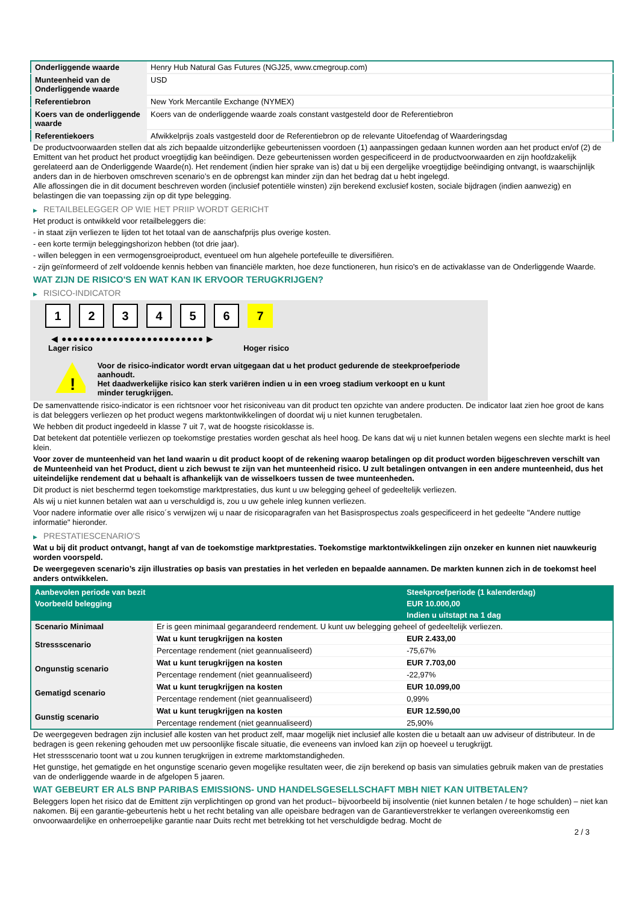| Onderliggende waarde | Henry Hub Natural Gas Futures (NGJ25, www.cmegroup.com) |
| Munteenheid van de Onderliggende waarde | USD |
| Referentiebron | New York Mercantile Exchange (NYMEX) |
| Koers van de onderliggende waarde | Koers van de onderliggende waarde zoals constant vastgesteld door de Referentiebron |
| Referentiekoers | Afwikkelprijs zoals vastgesteld door de Referentiebron op de relevante Uitoefendag of Waarderingsdag |
De productvoorwaarden stellen dat als zich bepaalde uitzonderlijke gebeurtenissen voordoen (1) aanpassingen gedaan kunnen worden aan het product en/of (2) de Emittent van het product het product vroegtijdig kan beëindigen. Deze gebeurtenissen worden gespecificeerd in de productvoorwaarden en zijn hoofdzakelijk gerelateerd aan de Onderliggende Waarde(n). Het rendement (indien hier sprake van is) dat u bij een dergelijke vroegtijdige beëindiging ontvangt, is waarschijnlijk anders dan in de hierboven omschreven scenario’s en de opbrengst kan minder zijn dan het bedrag dat u hebt ingelegd.
Alle aflossingen die in dit document beschreven worden (inclusief potentiële winsten) zijn berekend exclusief kosten, sociale bijdragen (indien aanwezig) en belastingen die van toepassing zijn op dit type belegging.
▶ RETAILBELEGGER OP WIE HET PRIIP WORDT GERICHT
Het product is ontwikkeld voor retailbeleggers die:
- in staat zijn verliezen te lijden tot het totaal van de aanschafprijs plus overige kosten.
- een korte termijn beleggingshorizon hebben (tot drie jaar).
- willen beleggen in een vermogensgroeiproduct, eventueel om hun algehele portefeuille te diversifiëren.
- zijn geïnformeerd of zelf voldoende kennis hebben van financiële markten, hoe deze functioneren, hun risico's en de activaklasse van de Onderliggende Waarde.
WAT ZIJN DE RISICO'S EN WAT KAN IK ERVOOR TERUGKRIJGEN?
▶ RISICO-INDICATOR
1 2 3 4 5 6 7
◀ ●●●●●●●●●●●●●●●●●●●●●●●●● ▶
Lager risico Hoger risico
!
Voor de risico-indicator wordt ervan uitgegaan dat u het product gedurende de steekproefperiode aanhoudt.
Het daadwerkelijke risico kan sterk variëren indien u in een vroeg stadium verkoopt en u kunt minder terugkrijgen.
De samenvattende risico-indicator is een richtsnoer voor het risiconiveau van dit product ten opzichte van andere producten. De indicator laat zien hoe groot de kans is dat beleggers verliezen op het product wegens marktontwikkelingen of doordat wij u niet kunnen terugbetalen.
We hebben dit product ingedeeld in klasse 7 uit 7, wat de hoogste risicoklasse is.
Dat betekent dat potentiële verliezen op toekomstige prestaties worden geschat als heel hoog. De kans dat wij u niet kunnen betalen wegens een slechte markt is heel klein.
Voor zover de munteenheid van het land waarin u dit product koopt of de rekening waarop betalingen op dit product worden bijgeschreven verschilt van de Munteenheid van het Product, dient u zich bewust te zijn van het munteenheid risico. U zult betalingen ontvangen in een andere munteenheid, dus het uiteindelijke rendement dat u behaalt is afhankelijk van de wisselkoers tussen de twee munteenheden.
Dit product is niet beschermd tegen toekomstige marktprestaties, dus kunt u uw belegging geheel of gedeeltelijk verliezen.
Als wij u niet kunnen betalen wat aan u verschuldigd is, zou u uw gehele inleg kunnen verliezen.
Voor nadere informatie over alle risico´s verwijzen wij u naar de risicoparagrafen van het Basisprospectus zoals gespecificeerd in het gedeelte "Andere nuttige informatie" hieronder.
▶ PRESTATIESCENARIO'S
Wat u bij dit product ontvangt, hangt af van de toekomstige marktprestaties. Toekomstige marktontwikkelingen zijn onzeker en kunnen niet nauwkeurig worden voorspeld.
De weergegeven scenario’s zijn illustraties op basis van prestaties in het verleden en bepaalde aannamen. De markten kunnen zich in de toekomst heel anders ontwikkelen.
| Aanbevolen periode van bezit | | Steekproefperiode (1 kalenderdag) |
| --- | --- | --- |
| Voorbeeld belegging | | EUR 10.000,00 |
| | | Indien u uitstapt na 1 dag |
| Scenario Minimaal | Er is geen minimaal gegarandeerd rendement. U kunt uw belegging geheel of gedeeltelijk verliezen. | |
| Stressscenario | Wat u kunt terugkrijgen na kosten | EUR 2.433,00 |
| | Percentage rendement (niet geannualiseerd) | -75,67% |
| Ongunstig scenario | Wat u kunt terugkrijgen na kosten | EUR 7.703,00 |
| | Percentage rendement (niet geannualiseerd) | -22,97% |
| Gematigd scenario | Wat u kunt terugkrijgen na kosten | EUR 10.099,00 |
| | Percentage rendement (niet geannualiseerd) | 0,99% |
| Gunstig scenario | Wat u kunt terugkrijgen na kosten | EUR 12.590,00 |
| | Percentage rendement (niet geannualiseerd) | 25,90% |
De weergegeven bedragen zijn inclusief alle kosten van het product zelf, maar mogelijk niet inclusief alle kosten die u betaalt aan uw adviseur of distributeur. In de bedragen is geen rekening gehouden met uw persoonlijke fiscale situatie, die eveneens van invloed kan zijn op hoeveel u terugkrijgt.
Het stressscenario toont wat u zou kunnen terugkrijgen in extreme marktomstandigheden.
Het gunstige, het gematigde en het ongunstige scenario geven mogelijke resultaten weer, die zijn berekend op basis van simulaties gebruik maken van de prestaties van de onderliggende waarde in de afgelopen 5 jaaren.
WAT GEBEURT ER ALS BNP PARIBAS EMISSIONS- UND HANDELSGESELLSCHAFT MBH NIET KAN UITBETALEN?
Beleggers lopen het risico dat de Emittent zijn verplichtingen op grond van het product– bijvoorbeeld bij insolventie (niet kunnen betalen / te hoge schulden) – niet kan nakomen. Bij een garantie-gebeurtenis hebt u het recht betaling van alle opeisbare bedragen van de Garantieverstrekker te verlangen overeenkomstig een onvoorwaardelijke en onherroepelijke garantie naar Duits recht met betrekking tot het verschuldigde bedrag. Mocht de
2 / 3